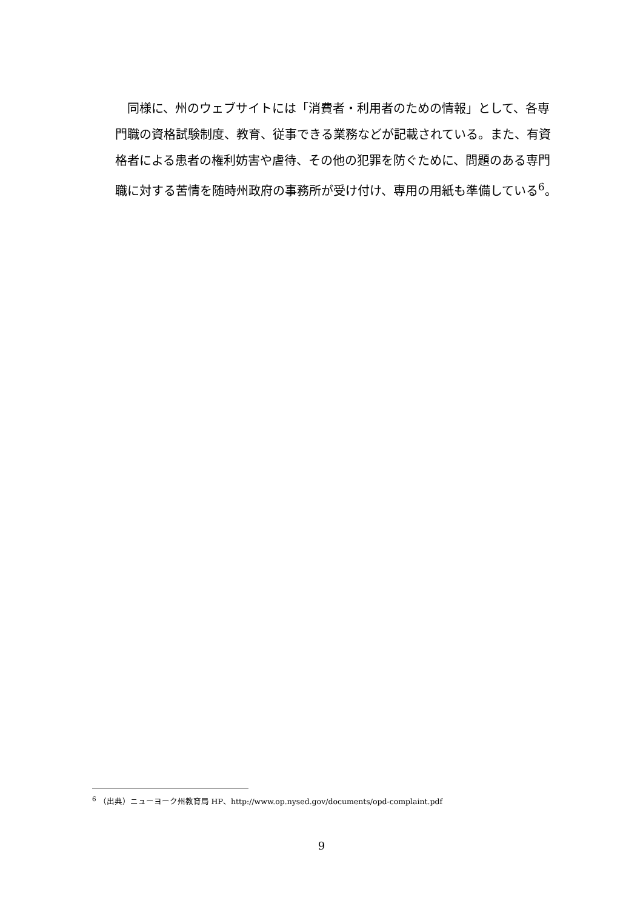同様に、州のウェブサイトには「消費者・利用者のための情報」として、各専門職の資格試験制度、教育、従事できる業務などが記載されている。また、有資格者による患者の権利妨害や虐待、その他の犯罪を防ぐために、問題のある専門職に対する苦情を随時州政府の事務所が受け付け、専用の用紙も準備している<sup>6</sup>。
<sup>6</sup> （出典）ニューヨーク州教育局 HP、http://www.op.nysed.gov/documents/opd-complaint.pdf
9